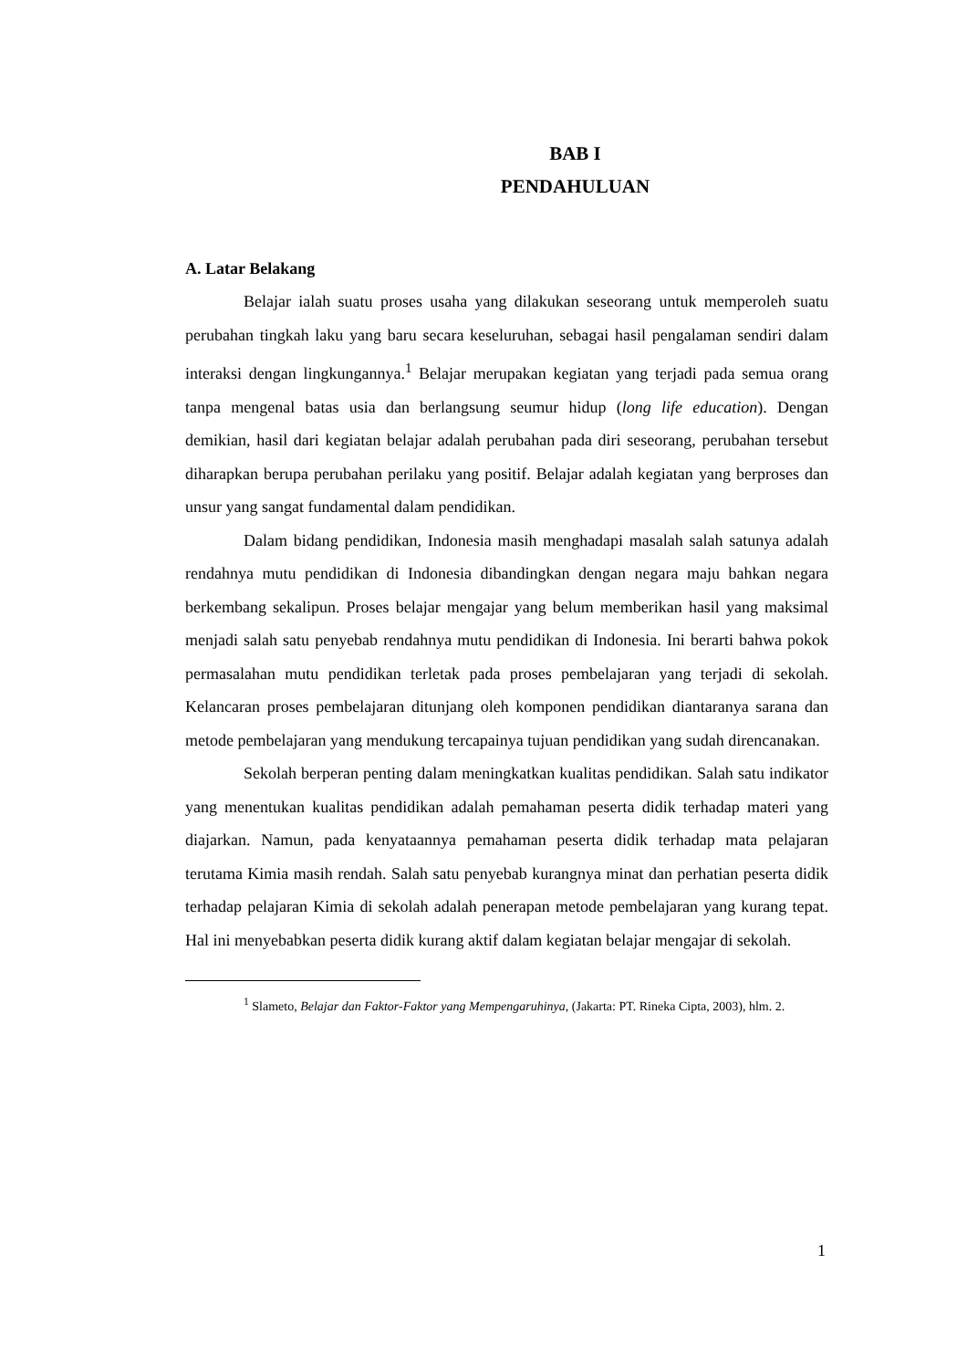BAB I
PENDAHULUAN
A. Latar Belakang
Belajar ialah suatu proses usaha yang dilakukan seseorang untuk memperoleh suatu perubahan tingkah laku yang baru secara keseluruhan, sebagai hasil pengalaman sendiri dalam interaksi dengan lingkungannya.<sup>1</sup> Belajar merupakan kegiatan yang terjadi pada semua orang tanpa mengenal batas usia dan berlangsung seumur hidup (long life education). Dengan demikian, hasil dari kegiatan belajar adalah perubahan pada diri seseorang, perubahan tersebut diharapkan berupa perubahan perilaku yang positif. Belajar adalah kegiatan yang berproses dan unsur yang sangat fundamental dalam pendidikan.
Dalam bidang pendidikan, Indonesia masih menghadapi masalah salah satunya adalah rendahnya mutu pendidikan di Indonesia dibandingkan dengan negara maju bahkan negara berkembang sekalipun. Proses belajar mengajar yang belum memberikan hasil yang maksimal menjadi salah satu penyebab rendahnya mutu pendidikan di Indonesia. Ini berarti bahwa pokok permasalahan mutu pendidikan terletak pada proses pembelajaran yang terjadi di sekolah. Kelancaran proses pembelajaran ditunjang oleh komponen pendidikan diantaranya sarana dan metode pembelajaran yang mendukung tercapainya tujuan pendidikan yang sudah direncanakan.
Sekolah berperan penting dalam meningkatkan kualitas pendidikan. Salah satu indikator yang menentukan kualitas pendidikan adalah pemahaman peserta didik terhadap materi yang diajarkan. Namun, pada kenyataannya pemahaman peserta didik terhadap mata pelajaran terutama Kimia masih rendah. Salah satu penyebab kurangnya minat dan perhatian peserta didik terhadap pelajaran Kimia di sekolah adalah penerapan metode pembelajaran yang kurang tepat. Hal ini menyebabkan peserta didik kurang aktif dalam kegiatan belajar mengajar di sekolah.
<sup>1</sup> Slameto, Belajar dan Faktor-Faktor yang Mempengaruhinya, (Jakarta: PT. Rineka Cipta, 2003), hlm. 2.
1